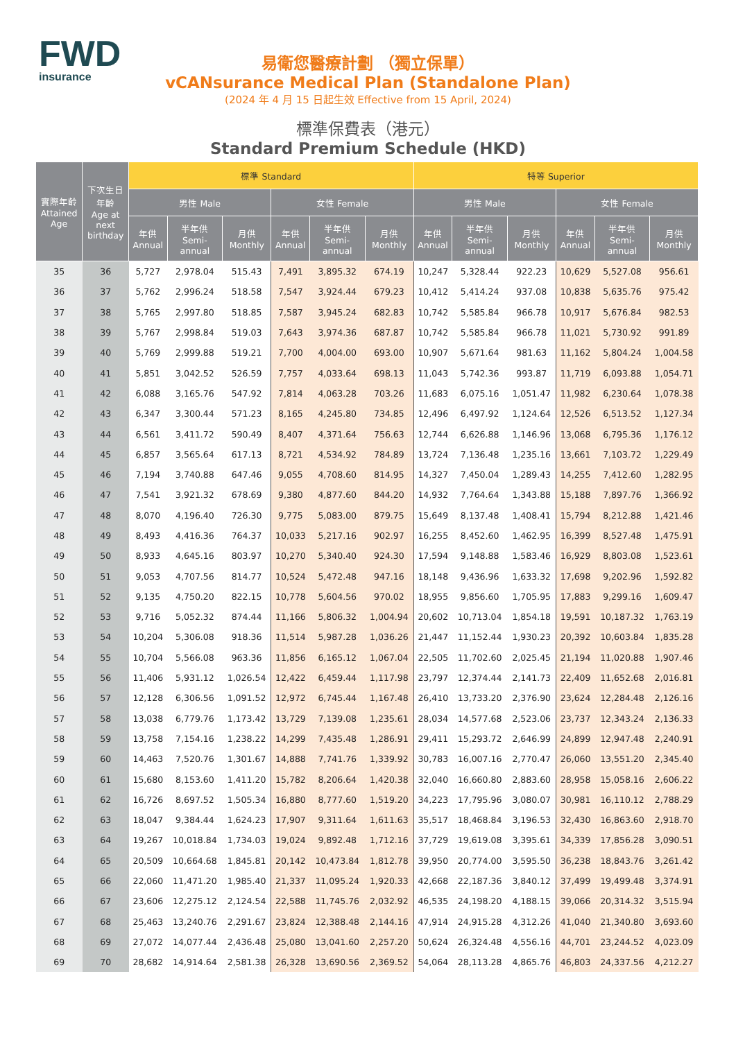FWD
insurance
易衛您醫療計劃 （獨立保單）
vCANsurance Medical Plan (Standalone Plan)
(2024 年 4 月 15 日起生效 Effective from 15 April, 2024)
標準保費表（港元）
Standard Premium Schedule (HKD)
| 實際年齡 Attained Age | 下次生日 年齡 Age at next birthday | 標準 Standard | | | | | | 特等 Superior | | | | | |
| --- | --- | --- | --- | --- | --- | --- | --- | --- | --- | --- | --- | --- | --- |
| | | 男性 Male | | | 女性 Female | | | 男性 Male | | | 女性 Female | | |
| | | 年供 Annual | 半年供 Semi- annual | 月供 Monthly | 年供 Annual | 半年供 Semi- annual | 月供 Monthly | 年供 Annual | 半年供 Semi- annual | 月供 Monthly | 年供 Annual | 半年供 Semi- annual | 月供 Monthly |
| 35 | 36 | 5,727 | 2,978.04 | 515.43 | 7,491 | 3,895.32 | 674.19 | 10,247 | 5,328.44 | 922.23 | 10,629 | 5,527.08 | 956.61 |
| 36 | 37 | 5,762 | 2,996.24 | 518.58 | 7,547 | 3,924.44 | 679.23 | 10,412 | 5,414.24 | 937.08 | 10,838 | 5,635.76 | 975.42 |
| 37 | 38 | 5,765 | 2,997.80 | 518.85 | 7,587 | 3,945.24 | 682.83 | 10,742 | 5,585.84 | 966.78 | 10,917 | 5,676.84 | 982.53 |
| 38 | 39 | 5,767 | 2,998.84 | 519.03 | 7,643 | 3,974.36 | 687.87 | 10,742 | 5,585.84 | 966.78 | 11,021 | 5,730.92 | 991.89 |
| 39 | 40 | 5,769 | 2,999.88 | 519.21 | 7,700 | 4,004.00 | 693.00 | 10,907 | 5,671.64 | 981.63 | 11,162 | 5,804.24 | 1,004.58 |
| 40 | 41 | 5,851 | 3,042.52 | 526.59 | 7,757 | 4,033.64 | 698.13 | 11,043 | 5,742.36 | 993.87 | 11,719 | 6,093.88 | 1,054.71 |
| 41 | 42 | 6,088 | 3,165.76 | 547.92 | 7,814 | 4,063.28 | 703.26 | 11,683 | 6,075.16 | 1,051.47 | 11,982 | 6,230.64 | 1,078.38 |
| 42 | 43 | 6,347 | 3,300.44 | 571.23 | 8,165 | 4,245.80 | 734.85 | 12,496 | 6,497.92 | 1,124.64 | 12,526 | 6,513.52 | 1,127.34 |
| 43 | 44 | 6,561 | 3,411.72 | 590.49 | 8,407 | 4,371.64 | 756.63 | 12,744 | 6,626.88 | 1,146.96 | 13,068 | 6,795.36 | 1,176.12 |
| 44 | 45 | 6,857 | 3,565.64 | 617.13 | 8,721 | 4,534.92 | 784.89 | 13,724 | 7,136.48 | 1,235.16 | 13,661 | 7,103.72 | 1,229.49 |
| 45 | 46 | 7,194 | 3,740.88 | 647.46 | 9,055 | 4,708.60 | 814.95 | 14,327 | 7,450.04 | 1,289.43 | 14,255 | 7,412.60 | 1,282.95 |
| 46 | 47 | 7,541 | 3,921.32 | 678.69 | 9,380 | 4,877.60 | 844.20 | 14,932 | 7,764.64 | 1,343.88 | 15,188 | 7,897.76 | 1,366.92 |
| 47 | 48 | 8,070 | 4,196.40 | 726.30 | 9,775 | 5,083.00 | 879.75 | 15,649 | 8,137.48 | 1,408.41 | 15,794 | 8,212.88 | 1,421.46 |
| 48 | 49 | 8,493 | 4,416.36 | 764.37 | 10,033 | 5,217.16 | 902.97 | 16,255 | 8,452.60 | 1,462.95 | 16,399 | 8,527.48 | 1,475.91 |
| 49 | 50 | 8,933 | 4,645.16 | 803.97 | 10,270 | 5,340.40 | 924.30 | 17,594 | 9,148.88 | 1,583.46 | 16,929 | 8,803.08 | 1,523.61 |
| 50 | 51 | 9,053 | 4,707.56 | 814.77 | 10,524 | 5,472.48 | 947.16 | 18,148 | 9,436.96 | 1,633.32 | 17,698 | 9,202.96 | 1,592.82 |
| 51 | 52 | 9,135 | 4,750.20 | 822.15 | 10,778 | 5,604.56 | 970.02 | 18,955 | 9,856.60 | 1,705.95 | 17,883 | 9,299.16 | 1,609.47 |
| 52 | 53 | 9,716 | 5,052.32 | 874.44 | 11,166 | 5,806.32 | 1,004.94 | 20,602 | 10,713.04 | 1,854.18 | 19,591 | 10,187.32 | 1,763.19 |
| 53 | 54 | 10,204 | 5,306.08 | 918.36 | 11,514 | 5,987.28 | 1,036.26 | 21,447 | 11,152.44 | 1,930.23 | 20,392 | 10,603.84 | 1,835.28 |
| 54 | 55 | 10,704 | 5,566.08 | 963.36 | 11,856 | 6,165.12 | 1,067.04 | 22,505 | 11,702.60 | 2,025.45 | 21,194 | 11,020.88 | 1,907.46 |
| 55 | 56 | 11,406 | 5,931.12 | 1,026.54 | 12,422 | 6,459.44 | 1,117.98 | 23,797 | 12,374.44 | 2,141.73 | 22,409 | 11,652.68 | 2,016.81 |
| 56 | 57 | 12,128 | 6,306.56 | 1,091.52 | 12,972 | 6,745.44 | 1,167.48 | 26,410 | 13,733.20 | 2,376.90 | 23,624 | 12,284.48 | 2,126.16 |
| 57 | 58 | 13,038 | 6,779.76 | 1,173.42 | 13,729 | 7,139.08 | 1,235.61 | 28,034 | 14,577.68 | 2,523.06 | 23,737 | 12,343.24 | 2,136.33 |
| 58 | 59 | 13,758 | 7,154.16 | 1,238.22 | 14,299 | 7,435.48 | 1,286.91 | 29,411 | 15,293.72 | 2,646.99 | 24,899 | 12,947.48 | 2,240.91 |
| 59 | 60 | 14,463 | 7,520.76 | 1,301.67 | 14,888 | 7,741.76 | 1,339.92 | 30,783 | 16,007.16 | 2,770.47 | 26,060 | 13,551.20 | 2,345.40 |
| 60 | 61 | 15,680 | 8,153.60 | 1,411.20 | 15,782 | 8,206.64 | 1,420.38 | 32,040 | 16,660.80 | 2,883.60 | 28,958 | 15,058.16 | 2,606.22 |
| 61 | 62 | 16,726 | 8,697.52 | 1,505.34 | 16,880 | 8,777.60 | 1,519.20 | 34,223 | 17,795.96 | 3,080.07 | 30,981 | 16,110.12 | 2,788.29 |
| 62 | 63 | 18,047 | 9,384.44 | 1,624.23 | 17,907 | 9,311.64 | 1,611.63 | 35,517 | 18,468.84 | 3,196.53 | 32,430 | 16,863.60 | 2,918.70 |
| 63 | 64 | 19,267 | 10,018.84 | 1,734.03 | 19,024 | 9,892.48 | 1,712.16 | 37,729 | 19,619.08 | 3,395.61 | 34,339 | 17,856.28 | 3,090.51 |
| 64 | 65 | 20,509 | 10,664.68 | 1,845.81 | 20,142 | 10,473.84 | 1,812.78 | 39,950 | 20,774.00 | 3,595.50 | 36,238 | 18,843.76 | 3,261.42 |
| 65 | 66 | 22,060 | 11,471.20 | 1,985.40 | 21,337 | 11,095.24 | 1,920.33 | 42,668 | 22,187.36 | 3,840.12 | 37,499 | 19,499.48 | 3,374.91 |
| 66 | 67 | 23,606 | 12,275.12 | 2,124.54 | 22,588 | 11,745.76 | 2,032.92 | 46,535 | 24,198.20 | 4,188.15 | 39,066 | 20,314.32 | 3,515.94 |
| 67 | 68 | 25,463 | 13,240.76 | 2,291.67 | 23,824 | 12,388.48 | 2,144.16 | 47,914 | 24,915.28 | 4,312.26 | 41,040 | 21,340.80 | 3,693.60 |
| 68 | 69 | 27,072 | 14,077.44 | 2,436.48 | 25,080 | 13,041.60 | 2,257.20 | 50,624 | 26,324.48 | 4,556.16 | 44,701 | 23,244.52 | 4,023.09 |
| 69 | 70 | 28,682 | 14,914.64 | 2,581.38 | 26,328 | 13,690.56 | 2,369.52 | 54,064 | 28,113.28 | 4,865.76 | 46,803 | 24,337.56 | 4,212.27 |